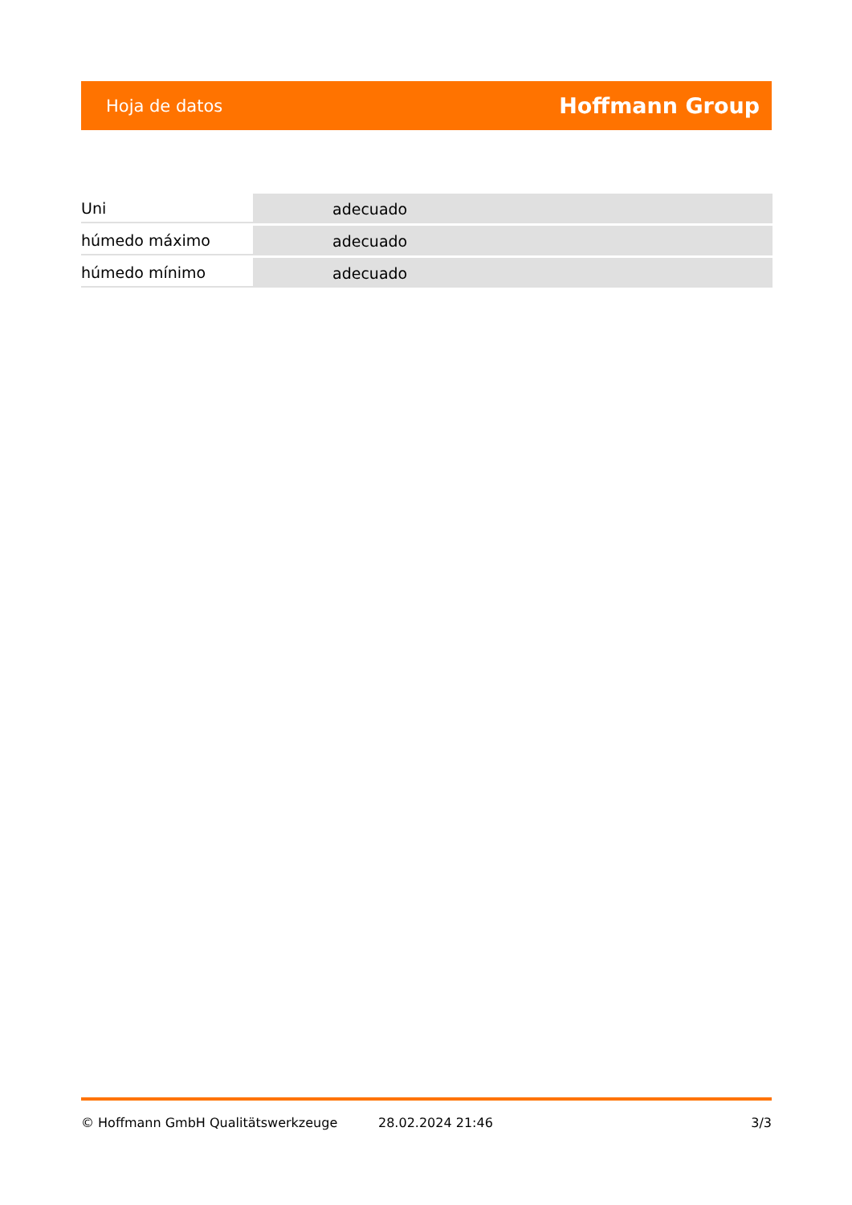Hoja de datos Hoffmann Group
| Uni | adecuado |
| húmedo máximo | adecuado |
| húmedo mínimo | adecuado |
© Hoffmann GmbH Qualitätswerkzeuge 28.02.2024 21:46 3/3